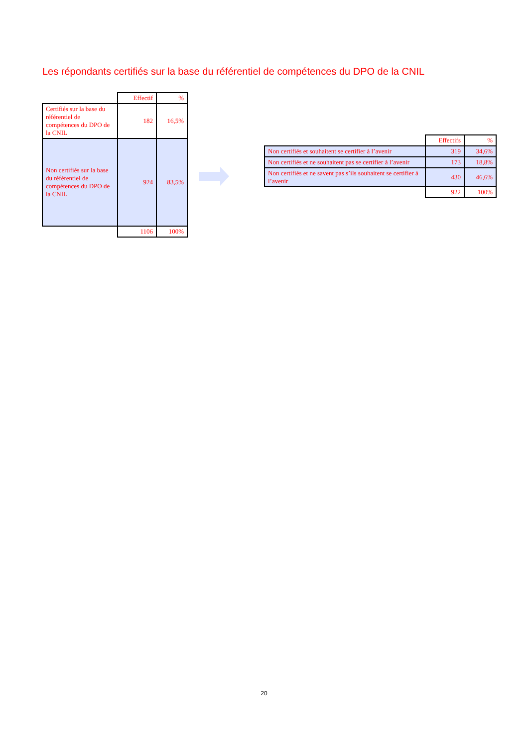Les répondants certifiés sur la base du référentiel de compétences du DPO de la CNIL
| | Effectif | % |
| Certifiés sur la base du référentiel de compétences du DPO de la CNIL | 182 | 16,5% |
| Non certifiés sur la base du référentiel de compétences du DPO de la CNIL | 924 | 83,5% |
| | 1106 | 100% |
| | Effectifs | % |
| Non certifiés et souhaitent se certifier à l’avenir | 319 | 34,6% |
| Non certifiés et ne souhaitent pas se certifier à l’avenir | 173 | 18,8% |
| Non certifiés et ne savent pas s’ils souhaitent se certifier à l’avenir | 430 | 46,6% |
| | 922 | 100% |
20